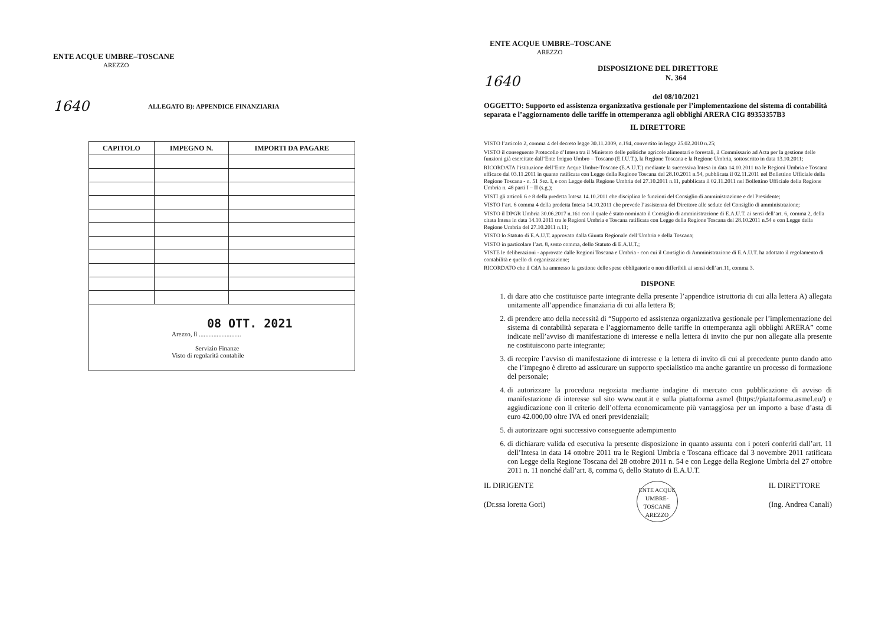ENTE ACQUE UMBRE–TOSCANE
AREZZO
1640 ALLEGATO B): APPENDICE FINANZIARIA
| CAPITOLO | IMPEGNO N. | IMPORTI DA PAGARE |
| --- | --- | --- |
| 08 OTT. 2021 Arezzo, lì .......................... Servizio Finanze Visto di regolarità contabile | | |
ENTE ACQUE UMBRE–TOSCANE
AREZZO
DISPOSIZIONE DEL DIRETTORE
1640
N. 364
del 08/10/2021
OGGETTO: Supporto ed assistenza organizzativa gestionale per l’implementazione del sistema di contabilità separata e l’aggiornamento delle tariffe in ottemperanza agli obblighi ARERA CIG 89353357B3
IL DIRETTORE
VISTO l’articolo 2, comma 4 del decreto legge 30.11.2009, n.194, convertito in legge 25.02.2010 n.25;
VISTO il conseguente Protocollo d’Intesa tra il Ministero delle politiche agricole alimentari e forestali, il Commissario ad Acta per la gestione delle funzioni già esercitate dall’Ente Irriguo Umbro – Toscano (E.I.U.T.), la Regione Toscana e la Regione Umbria, sottoscritto in data 13.10.2011;
RICORDATA l’istituzione dell’Ente Acque Umbre-Toscane (E.A.U.T.) mediante la successiva Intesa in data 14.10.2011 tra le Regioni Umbria e Toscana efficace dal 03.11.2011 in quanto ratificata con Legge della Regione Toscana del 28.10.2011 n.54, pubblicata il 02.11.2011 nel Bollettino Ufficiale della Regione Toscana - n. 51 Sez. I, e con Legge della Regione Umbria del 27.10.2011 n.11, pubblicata il 02.11.2011 nel Bollettino Ufficiale della Regione Umbria n. 48 parti I – II (s.g.);
VISTI gli articoli 6 e 8 della predetta Intesa 14.10.2011 che disciplina le funzioni del Consiglio di amministrazione e del Presidente;
VISTO l’art. 6 comma 4 della predetta Intesa 14.10.2011 che prevede l’assistenza del Direttore alle sedute del Consiglio di amministrazione;
VISTO il DPGR Umbria 30.06.2017 n.161 con il quale è stato nominato il Consiglio di amministrazione di E.A.U.T. ai sensi dell’art. 6, comma 2, della citata Intesa in data 14.10.2011 tra le Regioni Umbria e Toscana ratificata con Legge della Regione Toscana del 28.10.2011 n.54 e con Legge della Regione Umbria del 27.10.2011 n.11;
VISTO lo Statuto di E.A.U.T. approvato dalla Giunta Regionale dell’Umbria e della Toscana;
VISTO in particolare l’art. 8, sesto comma, dello Statuto di E.A.U.T.;
VISTE le deliberazioni - approvate dalle Regioni Toscana e Umbria - con cui il Consiglio di Amministrazione di E.A.U.T. ha adottato il regolamento di contabilità e quello di organizzazione;
RICORDATO che il CdA ha ammesso la gestione delle spese obbligatorie o non differibili ai sensi dell’art.11, comma 3.
DISPONE
1. di dare atto che costituisce parte integrante della presente l’appendice istruttoria di cui alla lettera A) allegata unitamente all’appendice finanziaria di cui alla lettera B;
2. di prendere atto della necessità di “Supporto ed assistenza organizzativa gestionale per l’implementazione del sistema di contabilità separata e l’aggiornamento delle tariffe in ottemperanza agli obblighi ARERA” come indicate nell’avviso di manifestazione di interesse e nella lettera di invito che pur non allegate alla presente ne costituiscono parte integrante;
3. di recepire l’avviso di manifestazione di interesse e la lettera di invito di cui al precedente punto dando atto che l’impegno è diretto ad assicurare un supporto specialistico ma anche garantire un processo di formazione del personale;
4. di autorizzare la procedura negoziata mediante indagine di mercato con pubblicazione di avviso di manifestazione di interesse sul sito www.eaut.it e sulla piattaforma asmel (https://piattaforma.asmel.eu/) e aggiudicazione con il criterio dell’offerta economicamente più vantaggiosa per un importo a base d’asta di euro 42.000,00 oltre IVA ed oneri previdenziali;
5. di autorizzare ogni successivo conseguente adempimento
6. di dichiarare valida ed esecutiva la presente disposizione in quanto assunta con i poteri conferiti dall’art. 11 dell’Intesa in data 14 ottobre 2011 tra le Regioni Umbria e Toscana efficace dal 3 novembre 2011 ratificata con Legge della Regione Toscana del 28 ottobre 2011 n. 54 e con Legge della Regione Umbria del 27 ottobre 2011 n. 11 nonché dall’art. 8, comma 6, dello Statuto di E.A.U.T.
IL DIRIGENTE
(Dr.ssa loretta Gori)
ENTE ACQUE UMBRE-TOSCANE
AREZZO
IL DIRETTORE
(Ing. Andrea Canali)